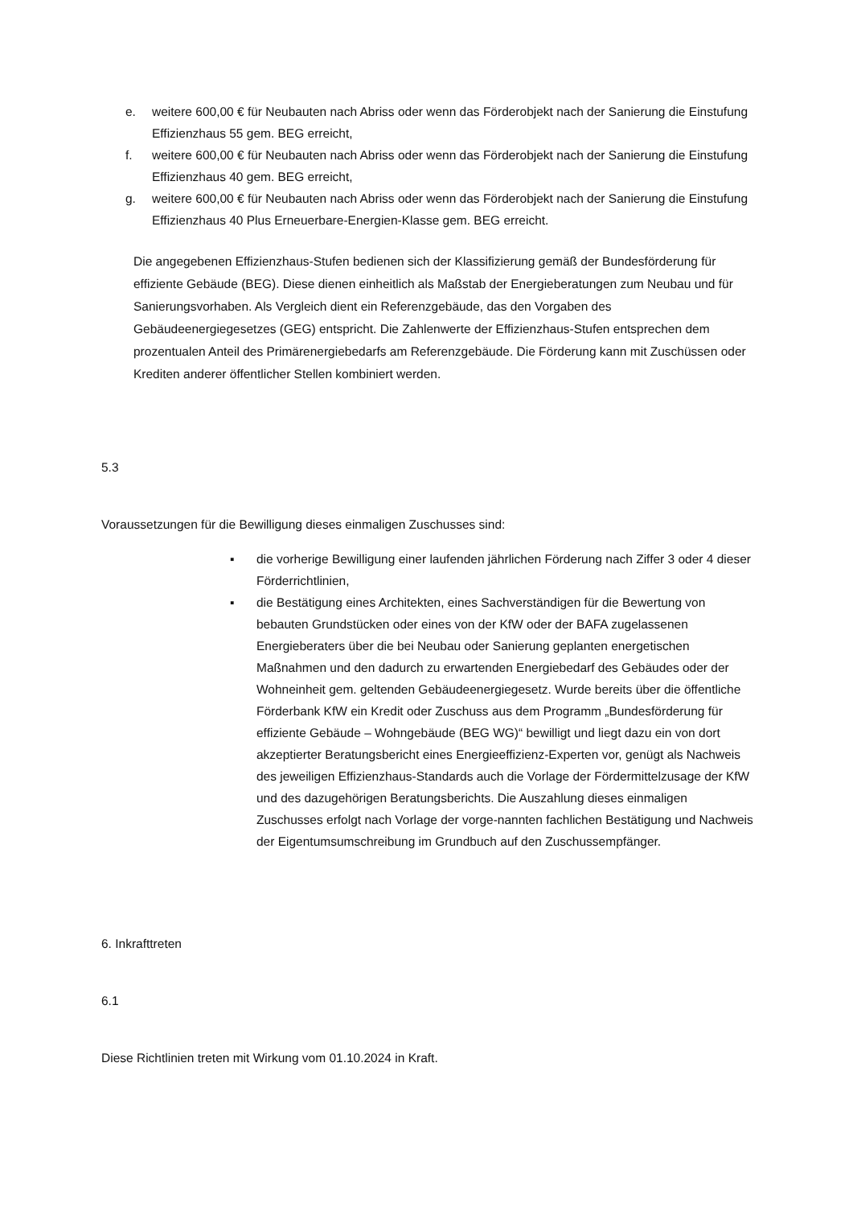e. weitere 600,00 € für Neubauten nach Abriss oder wenn das Förderobjekt nach der Sanierung die Einstufung Effizienzhaus 55 gem. BEG erreicht,
f. weitere 600,00 € für Neubauten nach Abriss oder wenn das Förderobjekt nach der Sanierung die Einstufung Effizienzhaus 40 gem. BEG erreicht,
g. weitere 600,00 € für Neubauten nach Abriss oder wenn das Förderobjekt nach der Sanierung die Einstufung Effizienzhaus 40 Plus Erneuerbare-Energien-Klasse gem. BEG erreicht.
Die angegebenen Effizienzhaus-Stufen bedienen sich der Klassifizierung gemäß der Bundesförderung für effiziente Gebäude (BEG). Diese dienen einheitlich als Maßstab der Energieberatungen zum Neubau und für Sanierungsvorhaben. Als Vergleich dient ein Referenzgebäude, das den Vorgaben des Gebäudeenergiegesetzes (GEG) entspricht. Die Zahlenwerte der Effizienzhaus-Stufen entsprechen dem prozentualen Anteil des Primärenergiebedarfs am Referenzgebäude. Die Förderung kann mit Zuschüssen oder Krediten anderer öffentlicher Stellen kombiniert werden.
5.3
Voraussetzungen für die Bewilligung dieses einmaligen Zuschusses sind:
▪ die vorherige Bewilligung einer laufenden jährlichen Förderung nach Ziffer 3 oder 4 dieser Förderrichtlinien,
▪ die Bestätigung eines Architekten, eines Sachverständigen für die Bewertung von bebauten Grundstücken oder eines von der KfW oder der BAFA zugelassenen Energieberaters über die bei Neubau oder Sanierung geplanten energetischen Maßnahmen und den dadurch zu erwartenden Energiebedarf des Gebäudes oder der Wohneinheit gem. geltenden Gebäudeenergiegesetz. Wurde bereits über die öffentliche Förderbank KfW ein Kredit oder Zuschuss aus dem Programm „Bundesförderung für effiziente Gebäude – Wohngebäude (BEG WG)“ bewilligt und liegt dazu ein von dort akzeptierter Beratungsbericht eines Energieeffizienz-Experten vor, genügt als Nachweis des jeweiligen Effizienzhaus-Standards auch die Vorlage der Fördermittelzusage der KfW und des dazugehörigen Beratungsberichts. Die Auszahlung dieses einmaligen Zuschusses erfolgt nach Vorlage der vorge-nannten fachlichen Bestätigung und Nachweis der Eigentumsumschreibung im Grundbuch auf den Zuschussempfänger.
6. Inkrafttreten
6.1
Diese Richtlinien treten mit Wirkung vom 01.10.2024 in Kraft.